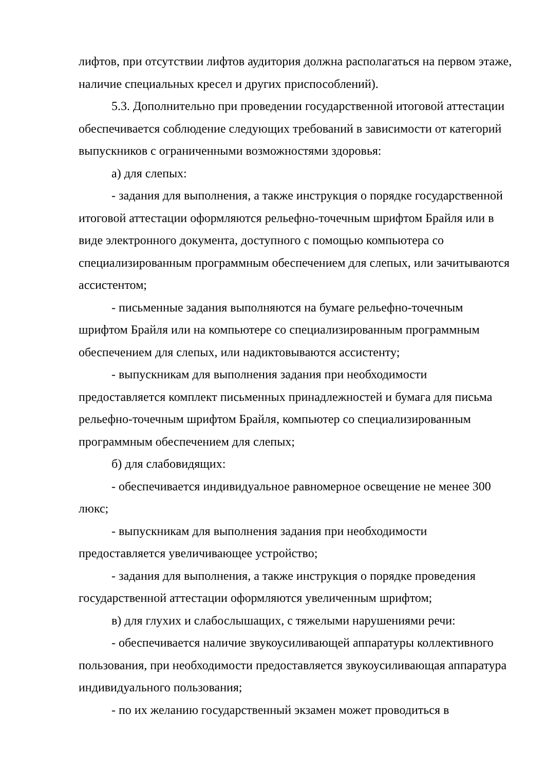лифтов, при отсутствии лифтов аудитория должна располагаться на первом этаже, наличие специальных кресел и других приспособлений).
5.3. Дополнительно при проведении государственной итоговой аттестации обеспечивается соблюдение следующих требований в зависимости от категорий выпускников с ограниченными возможностями здоровья:
а) для слепых:
- задания для выполнения, а также инструкция о порядке государственной итоговой аттестации оформляются рельефно-точечным шрифтом Брайля или в виде электронного документа, доступного с помощью компьютера со специализированным программным обеспечением для слепых, или зачитываются ассистентом;
- письменные задания выполняются на бумаге рельефно-точечным шрифтом Брайля или на компьютере со специализированным программным обеспечением для слепых, или надиктовываются ассистенту;
- выпускникам для выполнения задания при необходимости предоставляется комплект письменных принадлежностей и бумага для письма рельефно-точечным шрифтом Брайля, компьютер со специализированным программным обеспечением для слепых;
б) для слабовидящих:
- обеспечивается индивидуальное равномерное освещение не менее 300 люкс;
- выпускникам для выполнения задания при необходимости предоставляется увеличивающее устройство;
- задания для выполнения, а также инструкция о порядке проведения государственной аттестации оформляются увеличенным шрифтом;
в) для глухих и слабослышащих, с тяжелыми нарушениями речи:
- обеспечивается наличие звукоусиливающей аппаратуры коллективного пользования, при необходимости предоставляется звукоусиливающая аппаратура индивидуального пользования;
- по их желанию государственный экзамен может проводиться в